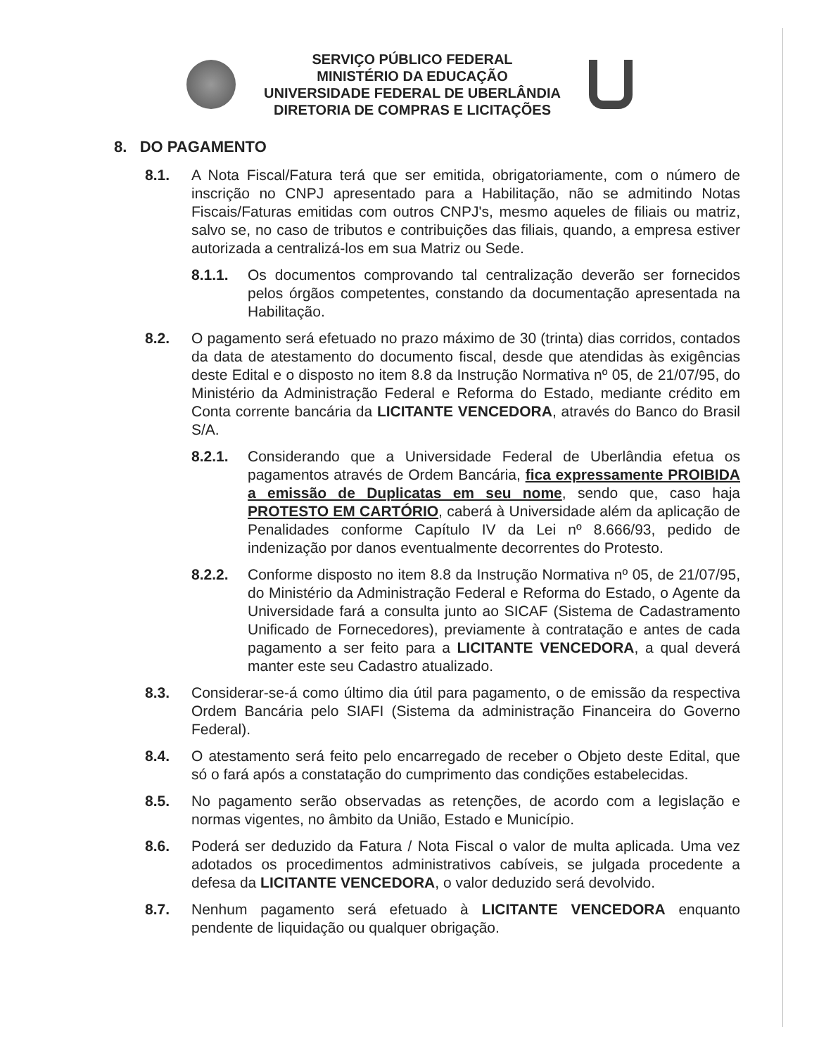SERVIÇO PÚBLICO FEDERAL
MINISTÉRIO DA EDUCAÇÃO
UNIVERSIDADE FEDERAL DE UBERLÂNDIA
DIRETORIA DE COMPRAS E LICITAÇÕES
8. DO PAGAMENTO
8.1. A Nota Fiscal/Fatura terá que ser emitida, obrigatoriamente, com o número de inscrição no CNPJ apresentado para a Habilitação, não se admitindo Notas Fiscais/Faturas emitidas com outros CNPJ's, mesmo aqueles de filiais ou matriz, salvo se, no caso de tributos e contribuições das filiais, quando, a empresa estiver autorizada a centralizá-los em sua Matriz ou Sede.
8.1.1. Os documentos comprovando tal centralização deverão ser fornecidos pelos órgãos competentes, constando da documentação apresentada na Habilitação.
8.2. O pagamento será efetuado no prazo máximo de 30 (trinta) dias corridos, contados da data de atestamento do documento fiscal, desde que atendidas às exigências deste Edital e o disposto no item 8.8 da Instrução Normativa nº 05, de 21/07/95, do Ministério da Administração Federal e Reforma do Estado, mediante crédito em Conta corrente bancária da LICITANTE VENCEDORA, através do Banco do Brasil S/A.
8.2.1. Considerando que a Universidade Federal de Uberlândia efetua os pagamentos através de Ordem Bancária, fica expressamente PROIBIDA a emissão de Duplicatas em seu nome, sendo que, caso haja PROTESTO EM CARTÓRIO, caberá à Universidade além da aplicação de Penalidades conforme Capítulo IV da Lei nº 8.666/93, pedido de indenização por danos eventualmente decorrentes do Protesto.
8.2.2. Conforme disposto no item 8.8 da Instrução Normativa nº 05, de 21/07/95, do Ministério da Administração Federal e Reforma do Estado, o Agente da Universidade fará a consulta junto ao SICAF (Sistema de Cadastramento Unificado de Fornecedores), previamente à contratação e antes de cada pagamento a ser feito para a LICITANTE VENCEDORA, a qual deverá manter este seu Cadastro atualizado.
8.3. Considerar-se-á como último dia útil para pagamento, o de emissão da respectiva Ordem Bancária pelo SIAFI (Sistema da administração Financeira do Governo Federal).
8.4. O atestamento será feito pelo encarregado de receber o Objeto deste Edital, que só o fará após a constatação do cumprimento das condições estabelecidas.
8.5. No pagamento serão observadas as retenções, de acordo com a legislação e normas vigentes, no âmbito da União, Estado e Município.
8.6. Poderá ser deduzido da Fatura / Nota Fiscal o valor de multa aplicada. Uma vez adotados os procedimentos administrativos cabíveis, se julgada procedente a defesa da LICITANTE VENCEDORA, o valor deduzido será devolvido.
8.7. Nenhum pagamento será efetuado à LICITANTE VENCEDORA enquanto pendente de liquidação ou qualquer obrigação.